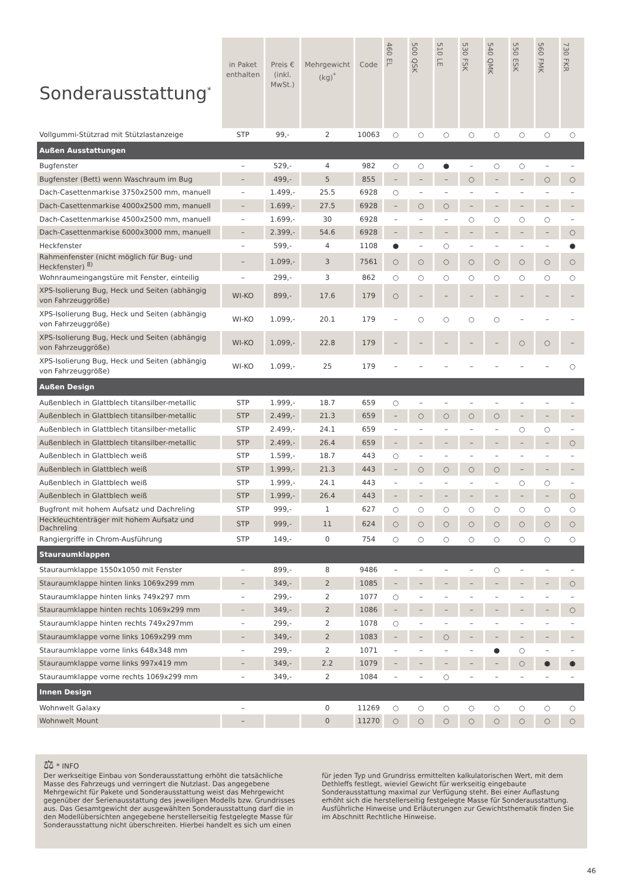| Sonderausstattung<sup>*</sup> | in Paket enthalten | Preis € (inkl. MwSt.) | Mehrgewicht (kg)<sup>*</sup> | Code | 460 EL | 500 QSK | 510 LE | 530 FSK | 540 QMK | 550 ESK | 560 FMK | 730 FKR |
| --- | --- | --- | --- | --- | --- | --- | --- | --- | --- | --- | --- | --- |
| Vollgummi-Stützrad mit Stützlastanzeige | STP | 99,- | 2 | 10063 | ○ | ○ | ○ | ○ | ○ | ○ | ○ | ○ |
| Außen Ausstattungen | | | | | | | | | | | | |
| Bugfenster | – | 529,- | 4 | 982 | ○ | ○ | ● | – | ○ | ○ | – | – |
| Bugfenster (Bett) wenn Waschraum im Bug | – | 499,- | 5 | 855 | – | – | – | ○ | – | – | ○ | ○ |
| Dach-Casettenmarkise 3750x2500 mm, manuell | – | 1.499,- | 25.5 | 6928 | ○ | – | – | – | – | – | – | – |
| Dach-Casettenmarkise 4000x2500 mm, manuell | – | 1.699,- | 27.5 | 6928 | – | ○ | ○ | – | – | – | – | – |
| Dach-Casettenmarkise 4500x2500 mm, manuell | – | 1.699,- | 30 | 6928 | – | – | – | ○ | ○ | ○ | ○ | – |
| Dach-Casettenmarkise 6000x3000 mm, manuell | – | 2.399,- | 54.6 | 6928 | – | – | – | – | – | – | – | ○ |
| Heckfenster | – | 599,- | 4 | 1108 | ● | – | ○ | – | – | – | – | ● |
| Rahmenfenster (nicht möglich für Bug- und Heckfenster) <sup>8)</sup> | – | 1.099,- | 3 | 7561 | ○ | ○ | ○ | ○ | ○ | ○ | ○ | ○ |
| Wohnraumeingangstüre mit Fenster, einteilig | – | 299,- | 3 | 862 | ○ | ○ | ○ | ○ | ○ | ○ | ○ | ○ |
| XPS-Isolierung Bug, Heck und Seiten (abhängig von Fahrzeuggröße) | WI-KO | 899,- | 17.6 | 179 | ○ | – | – | – | – | – | – | – |
| XPS-Isolierung Bug, Heck und Seiten (abhängig von Fahrzeuggröße) | WI-KO | 1.099,- | 20.1 | 179 | – | ○ | ○ | ○ | ○ | – | – | – |
| XPS-Isolierung Bug, Heck und Seiten (abhängig von Fahrzeuggröße) | WI-KO | 1.099,- | 22.8 | 179 | – | – | – | – | – | ○ | ○ | – |
| XPS-Isolierung Bug, Heck und Seiten (abhängig von Fahrzeuggröße) | WI-KO | 1.099,- | 25 | 179 | – | – | – | – | – | – | – | ○ |
| Außen Design | | | | | | | | | | | | |
| Außenblech in Glattblech titansilber-metallic | STP | 1.999,- | 18.7 | 659 | ○ | – | – | – | – | – | – | – |
| Außenblech in Glattblech titansilber-metallic | STP | 2.499,- | 21.3 | 659 | – | ○ | ○ | ○ | ○ | – | – | – |
| Außenblech in Glattblech titansilber-metallic | STP | 2.499,- | 24.1 | 659 | – | – | – | – | – | ○ | ○ | – |
| Außenblech in Glattblech titansilber-metallic | STP | 2.499,- | 26.4 | 659 | – | – | – | – | – | – | – | ○ |
| Außenblech in Glattblech weiß | STP | 1.599,- | 18.7 | 443 | ○ | – | – | – | – | – | – | – |
| Außenblech in Glattblech weiß | STP | 1.999,- | 21.3 | 443 | – | ○ | ○ | ○ | ○ | – | – | – |
| Außenblech in Glattblech weiß | STP | 1.999,- | 24.1 | 443 | – | – | – | – | – | ○ | ○ | – |
| Außenblech in Glattblech weiß | STP | 1.999,- | 26.4 | 443 | – | – | – | – | – | – | – | ○ |
| Bugfront mit hohem Aufsatz und Dachreling | STP | 999,- | 1 | 627 | ○ | ○ | ○ | ○ | ○ | ○ | ○ | ○ |
| Heckleuchtenträger mit hohem Aufsatz und Dachreling | STP | 999,- | 11 | 624 | ○ | ○ | ○ | ○ | ○ | ○ | ○ | ○ |
| Rangiergriffe in Chrom-Ausführung | STP | 149,- | 0 | 754 | ○ | ○ | ○ | ○ | ○ | ○ | ○ | ○ |
| Stauraumklappen | | | | | | | | | | | | |
| Stauraumklappe 1550x1050 mit Fenster | – | 899,- | 8 | 9486 | – | – | – | – | ○ | – | – | – |
| Stauraumklappe hinten links 1069x299 mm | – | 349,- | 2 | 1085 | – | – | – | – | – | – | – | ○ |
| Stauraumklappe hinten links 749x297 mm | – | 299,- | 2 | 1077 | ○ | – | – | – | – | – | – | – |
| Stauraumklappe hinten rechts 1069x299 mm | – | 349,- | 2 | 1086 | – | – | – | – | – | – | – | ○ |
| Stauraumklappe hinten rechts 749x297mm | – | 299,- | 2 | 1078 | ○ | – | – | – | – | – | – | – |
| Stauraumklappe vorne links 1069x299 mm | – | 349,- | 2 | 1083 | – | – | ○ | – | – | – | – | – |
| Stauraumklappe vorne links 648x348 mm | – | 299,- | 2 | 1071 | – | – | – | – | ● | ○ | – | – |
| Stauraumklappe vorne links 997x419 mm | – | 349,- | 2.2 | 1079 | – | – | – | – | – | ○ | ● | ● |
| Stauraumklappe vorne rechts 1069x299 mm | – | 349,- | 2 | 1084 | – | – | ○ | – | – | – | – | – |
| Innen Design | | | | | | | | | | | | |
| Wohnwelt Galaxy | – | | 0 | 11269 | ○ | ○ | ○ | ○ | ○ | ○ | ○ | ○ |
| Wohnwelt Mount | – | | 0 | 11270 | ○ | ○ | ○ | ○ | ○ | ○ | ○ | ○ |
⚖ * INFO
Der werkseitige Einbau von Sonderausstattung erhöht die tatsächliche Masse des Fahrzeugs und verringert die Nutzlast. Das angegebene Mehrgewicht für Pakete und Sonderausstattung weist das Mehrgewicht gegenüber der Serienausstattung des jeweiligen Modells bzw. Grundrisses aus. Das Gesamtgewicht der ausgewählten Sonderausstattung darf die in den Modellübersichten angegebene herstellerseitig festgelegte Masse für Sonderausstattung nicht überschreiten. Hierbei handelt es sich um einen für jeden Typ und Grundriss ermittelten kalkulatorischen Wert, mit dem Dethleffs festlegt, wieviel Gewicht für werkseitig eingebaute Sonderausstattung maximal zur Verfügung steht. Bei einer Auflastung erhöht sich die herstellerseitig festgelegte Masse für Sonderausstattung. Ausführliche Hinweise und Erläuterungen zur Gewichtsthematik finden Sie im Abschnitt Rechtliche Hinweise.
46